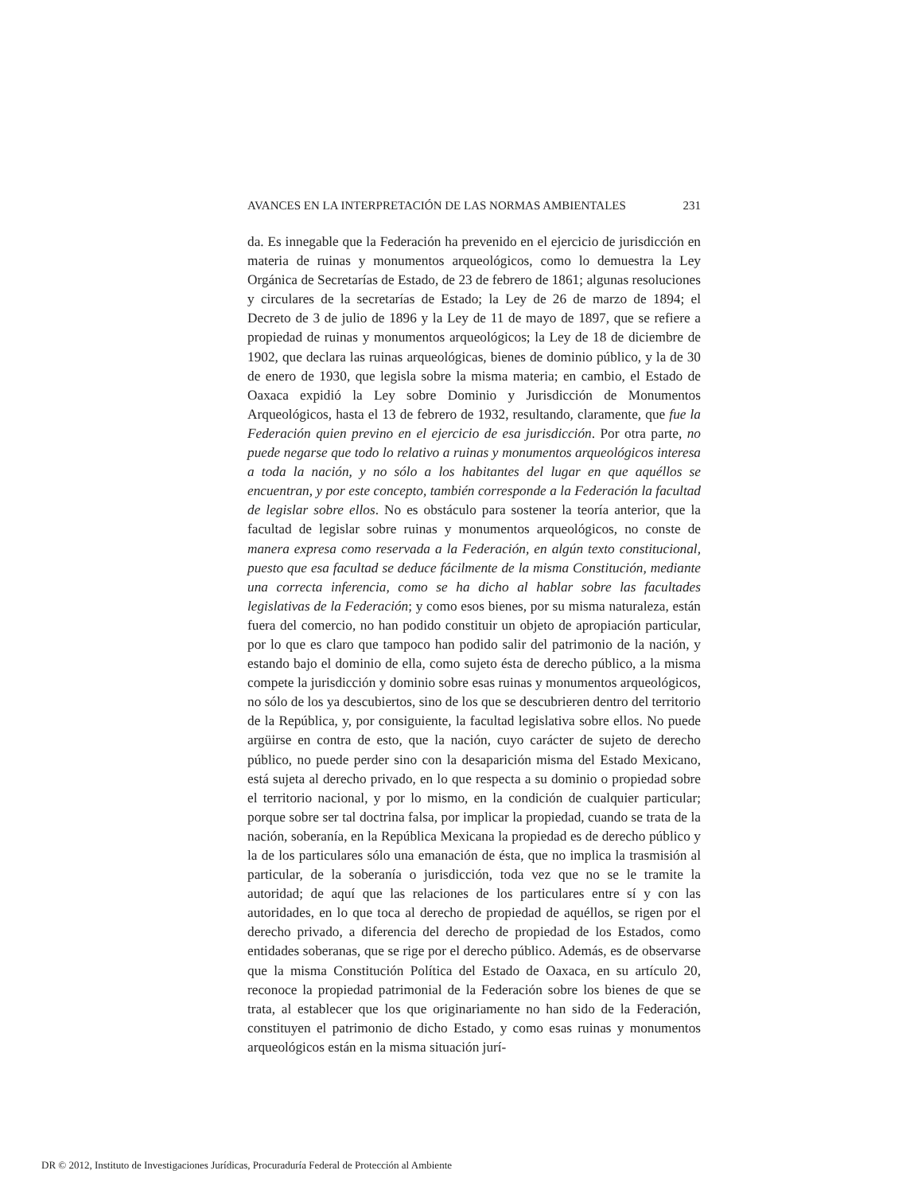AVANCES EN LA INTERPRETACIÓN DE LAS NORMAS AMBIENTALES 231
da. Es innegable que la Federación ha prevenido en el ejercicio de jurisdicción en materia de ruinas y monumentos arqueológicos, como lo demuestra la Ley Orgánica de Secretarías de Estado, de 23 de febrero de 1861; algunas resoluciones y circulares de la secretarías de Estado; la Ley de 26 de marzo de 1894; el Decreto de 3 de julio de 1896 y la Ley de 11 de mayo de 1897, que se refiere a propiedad de ruinas y monumentos arqueológicos; la Ley de 18 de diciembre de 1902, que declara las ruinas arqueológicas, bienes de dominio público, y la de 30 de enero de 1930, que legisla sobre la misma materia; en cambio, el Estado de Oaxaca expidió la Ley sobre Dominio y Jurisdicción de Monumentos Arqueológicos, hasta el 13 de febrero de 1932, resultando, claramente, que fue la Federación quien previno en el ejercicio de esa jurisdicción. Por otra parte, no puede negarse que todo lo relativo a ruinas y monumentos arqueológicos interesa a toda la nación, y no sólo a los habitantes del lugar en que aquéllos se encuentran, y por este concepto, también corresponde a la Federación la facultad de legislar sobre ellos. No es obstáculo para sostener la teoría anterior, que la facultad de legislar sobre ruinas y monumentos arqueológicos, no conste de manera expresa como reservada a la Federación, en algún texto constitucional, puesto que esa facultad se deduce fácilmente de la misma Constitución, mediante una correcta inferencia, como se ha dicho al hablar sobre las facultades legislativas de la Federación; y como esos bienes, por su misma naturaleza, están fuera del comercio, no han podido constituir un objeto de apropiación particular, por lo que es claro que tampoco han podido salir del patrimonio de la nación, y estando bajo el dominio de ella, como sujeto ésta de derecho público, a la misma compete la jurisdicción y dominio sobre esas ruinas y monumentos arqueológicos, no sólo de los ya descubiertos, sino de los que se descubrieren dentro del territorio de la República, y, por consiguiente, la facultad legislativa sobre ellos. No puede argüirse en contra de esto, que la nación, cuyo carácter de sujeto de derecho público, no puede perder sino con la desaparición misma del Estado Mexicano, está sujeta al derecho privado, en lo que respecta a su dominio o propiedad sobre el territorio nacional, y por lo mismo, en la condición de cualquier particular; porque sobre ser tal doctrina falsa, por implicar la propiedad, cuando se trata de la nación, soberanía, en la República Mexicana la propiedad es de derecho público y la de los particulares sólo una emanación de ésta, que no implica la trasmisión al particular, de la soberanía o jurisdicción, toda vez que no se le tramite la autoridad; de aquí que las relaciones de los particulares entre sí y con las autoridades, en lo que toca al derecho de propiedad de aquéllos, se rigen por el derecho privado, a diferencia del derecho de propiedad de los Estados, como entidades soberanas, que se rige por el derecho público. Además, es de observarse que la misma Constitución Política del Estado de Oaxaca, en su artículo 20, reconoce la propiedad patrimonial de la Federación sobre los bienes de que se trata, al establecer que los que originariamente no han sido de la Federación, constituyen el patrimonio de dicho Estado, y como esas ruinas y monumentos arqueológicos están en la misma situación jurí-
DR © 2012, Instituto de Investigaciones Jurídicas, Procuraduría Federal de Protección al Ambiente